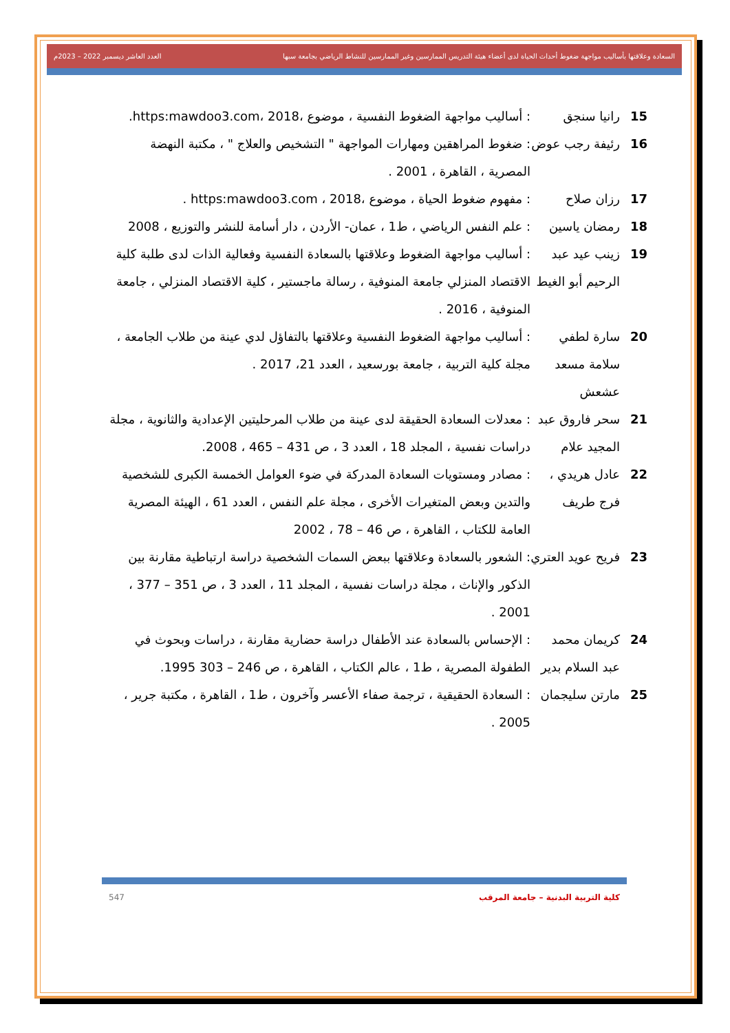السعادة وعلاقتها بأساليب مواجهة ضغوط أحداث الحياة لدى أعضاء هيئة التدريس الممارسين وغير الممارسين للنشاط الرياضي بجامعة سبها العدد العاشر ديسمبر 2022 – 2023م
15 رانيا سنجق: أساليب مواجهة الضغوط النفسية ، موضوع ،https:mawdoo3.com، 2018.
16 رئيفة رجب عوض: ضغوط المراهقين ومهارات المواجهة " التشخيص والعلاج " ، مكتبة النهضة المصرية ، القاهرة ، 2001 .
17 رزان صلاح: مفهوم ضغوط الحياة ، موضوع ،https:mawdoo3.com ، 2018 .
18 رمضان ياسين: علم النفس الرياضي ، ط1 ، عمان- الأردن ، دار أسامة للنشر والتوزيع ، 2008
19 زينب عيد عبد الرحيم أبو الغيط: أساليب مواجهة الضغوط وعلاقتها بالسعادة النفسية وفعالية الذات لدى طلبة كلية الاقتصاد المنزلي جامعة المنوفية ، رسالة ماجستير ، كلية الاقتصاد المنزلي ، جامعة المنوفية ، 2016 .
20 سارة لطفي سلامة مسعد عشعش: أساليب مواجهة الضغوط النفسية وعلاقتها بالتفاؤل لدي عينة من طلاب الجامعة ، مجلة كلية التربية ، جامعة بورسعيد ، العدد 21، 2017 .
21 سحر فاروق عبد المجيد علام: معدلات السعادة الحقيقة لدى عينة من طلاب المرحليتين الإعدادية والثانوية ، مجلة دراسات نفسية ، المجلد 18 ، العدد 3 ، ص 431 – 465 ، 2008.
22 عادل هريدي ، فرج طريف: مصادر ومستويات السعادة المدركة في ضوء العوامل الخمسة الكبرى للشخصية والتدين وبعض المتغيرات الأخرى ، مجلة علم النفس ، العدد 61 ، الهيئة المصرية العامة للكتاب ، القاهرة ، ص 46 – 78 ، 2002
23 فريح عويد العتري: الشعور بالسعادة وعلاقتها ببعض السمات الشخصية دراسة ارتباطية مقارنة بين الذكور والإناث ، مجلة دراسات نفسية ، المجلد 11 ، العدد 3 ، ص 351 – 377 ، 2001 .
24 كريمان محمد عبد السلام بدير: الإحساس بالسعادة عند الأطفال دراسة حضارية مقارنة ، دراسات وبحوث في الطفولة المصرية ، ط1 ، عالم الكتاب ، القاهرة ، ص 246 – 303 1995.
25 مارتن سليجمان: السعادة الحقيقية ، ترجمة صفاء الأعسر وآخرون ، ط1 ، القاهرة ، مكتبة جرير ، 2005 .
كلية التربية البدنية – جامعة المرقب 547